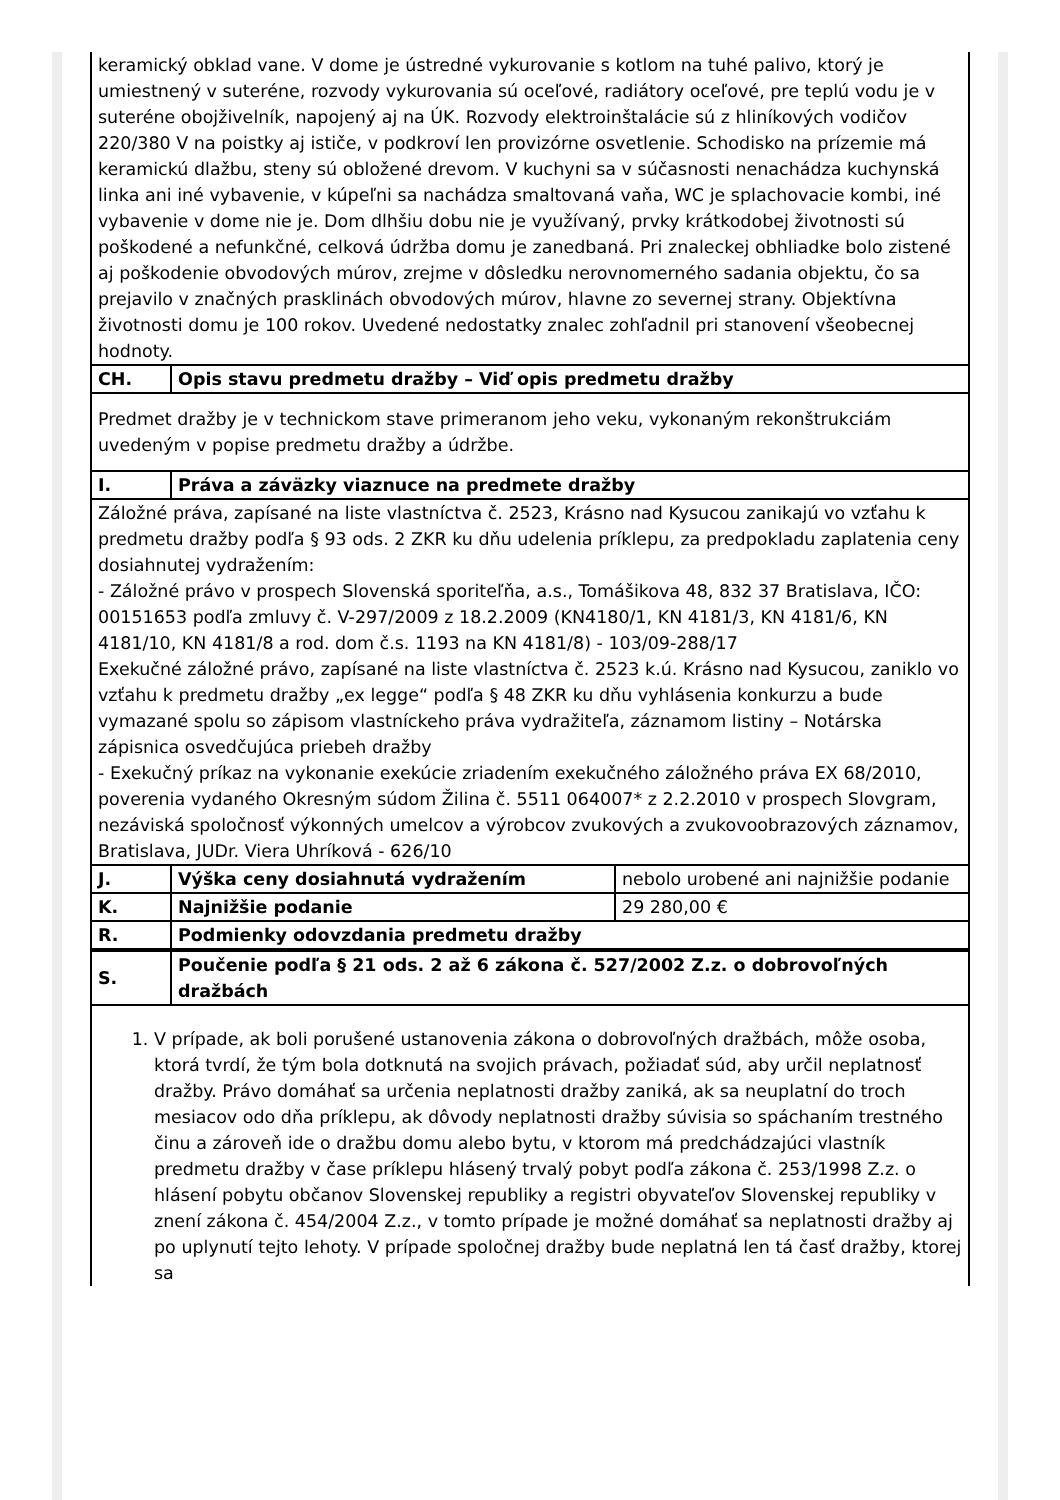| keramický obklad vane. V dome je ústredné vykurovanie s kotlom na tuhé palivo, ktorý je umiestnený v suteréne, rozvody vykurovania sú oceľové, radiátory oceľové, pre teplú vodu je v suteréne obojživelník, napojený aj na ÚK. Rozvody elektroinštalácie sú z hliníkových vodičov 220/380 V na poistky aj ističe, v podkroví len provizórne osvetlenie. Schodisko na prízemie má keramickú dlažbu, steny sú obložené drevom. V kuchyni sa v súčasnosti nenachádza kuchynská linka ani iné vybavenie, v kúpeľni sa nachádza smaltovaná vaňa, WC je splachovacie kombi, iné vybavenie v dome nie je. Dom dlhšiu dobu nie je využívaný, prvky krátkodobej životnosti sú poškodené a nefunkčné, celková údržba domu je zanedbaná. Pri znaleckej obhliadke bolo zistené aj poškodenie obvodových múrov, zrejme v dôsledku nerovnomerného sadania objektu, čo sa prejavilo v značných prasklinách obvodových múrov, hlavne zo severnej strany. Objektívna životnosti domu je 100 rokov. Uvedené nedostatky znalec zohľadnil pri stanovení všeobecnej hodnoty. | | |
| CH. | Opis stavu predmetu dražby – Viď opis predmetu dražby | |
| Predmet dražby je v technickom stave primeranom jeho veku, vykonaným rekonštrukciám uvedeným v popise predmetu dražby a údržbe. | | |
| I. | Práva a záväzky viaznuce na predmete dražby | |
| Záložné práva, zapísané na liste vlastníctva č. 2523, Krásno nad Kysucou zanikajú vo vzťahu k predmetu dražby podľa § 93 ods. 2 ZKR ku dňu udelenia príklepu, za predpokladu zaplatenia ceny dosiahnutej vydražením: - Záložné právo v prospech Slovenská sporiteľňa, a.s., Tomášikova 48, 832 37 Bratislava, IČO: 00151653 podľa zmluvy č. V-297/2009 z 18.2.2009 (KN4180/1, KN 4181/3, KN 4181/6, KN 4181/10, KN 4181/8 a rod. dom č.s. 1193 na KN 4181/8) - 103/09-288/17 Exekučné záložné právo, zapísané na liste vlastníctva č. 2523 k.ú. Krásno nad Kysucou, zaniklo vo vzťahu k predmetu dražby „ex legge“ podľa § 48 ZKR ku dňu vyhlásenia konkurzu a bude vymazané spolu so zápisom vlastníckeho práva vydražiteľa, záznamom listiny – Notárska zápisnica osvedčujúca priebeh dražby - Exekučný príkaz na vykonanie exekúcie zriadením exekučného záložného práva EX 68/2010, poverenia vydaného Okresným súdom Žilina č. 5511 064007* z 2.2.2010 v prospech Slovgram, nezáviská spoločnosť výkonných umelcov a výrobcov zvukových a zvukovoobrazových záznamov, Bratislava, JUDr. Viera Uhríková - 626/10 | | |
| J. | Výška ceny dosiahnutá vydražením | nebolo urobené ani najnižšie podanie |
| K. | Najnižšie podanie | 29 280,00 € |
| R. | Podmienky odovzdania predmetu dražby | |
| S. | Poučenie podľa § 21 ods. 2 až 6 zákona č. 527/2002 Z.z. o dobrovoľných dražbách | |
| 1. V prípade, ak boli porušené ustanovenia zákona o dobrovoľných dražbách, môže osoba, ktorá tvrdí, že tým bola dotknutá na svojich právach, požiadať súd, aby určil neplatnosť dražby. Právo domáhať sa určenia neplatnosti dražby zaniká, ak sa neuplatní do troch mesiacov odo dňa príklepu, ak dôvody neplatnosti dražby súvisia so spáchaním trestného činu a zároveň ide o dražbu domu alebo bytu, v ktorom má predchádzajúci vlastník predmetu dražby v čase príklepu hlásený trvalý pobyt podľa zákona č. 253/1998 Z.z. o hlásení pobytu občanov Slovenskej republiky a registri obyvateľov Slovenskej republiky v znení zákona č. 454/2004 Z.z., v tomto prípade je možné domáhať sa neplatnosti dražby aj po uplynutí tejto lehoty. V prípade spoločnej dražby bude neplatná len tá časť dražby, ktorej sa | | |